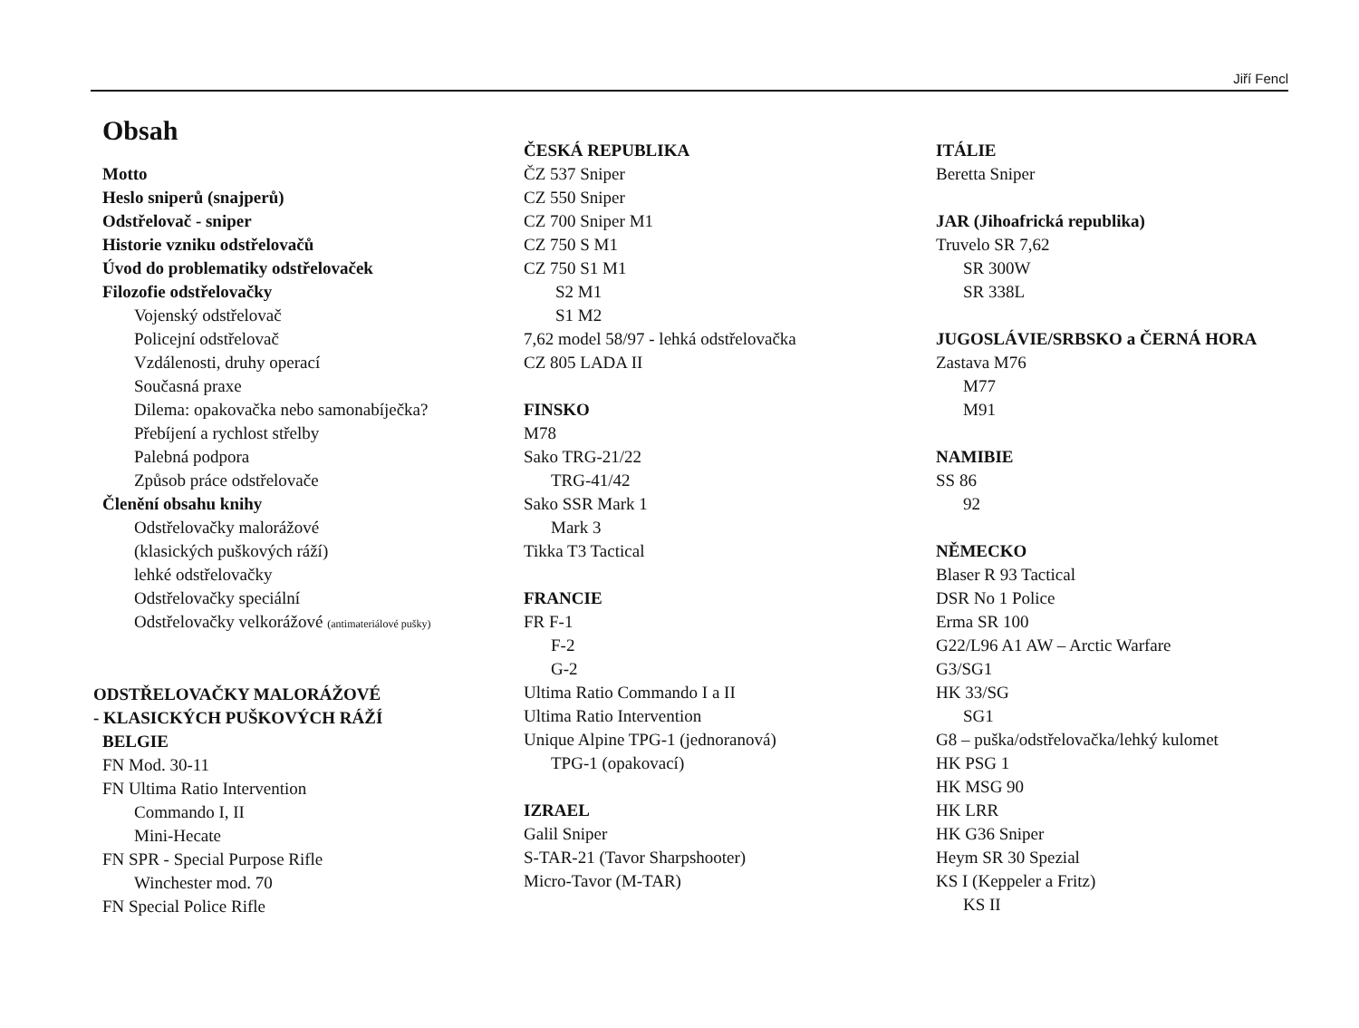Jiří Fencl
Obsah
Motto
Heslo sniperů (snajperů)
Odstřelovač - sniper
Historie vzniku odstřelovačů
Úvod do problematiky odstřelovaček
Filozofie odstřelovačky
Vojenský odstřelovač
Policejní odstřelovač
Vzdálenosti, druhy operací
Současná praxe
Dilema: opakovačka nebo samonabíječka?
Přebíjení a rychlost střelby
Palebná podpora
Způsob práce odstřelovače
Členění obsahu knihy
Odstřelovačky malorážové
(klasických puškových ráží)
lehké odstřelovačky
Odstřelovačky speciální
Odstřelovačky velkorážové (antimateriálové pušky)
ODSTŘELOVAČKY MALORÁŽOVÉ
- KLASICKÝCH PUŠKOVÝCH RÁŽÍ
BELGIE
FN Mod. 30-11
FN Ultima Ratio Intervention
Commando I, II
Mini-Hecate
FN SPR - Special Purpose Rifle
Winchester mod. 70
FN Special Police Rifle
ČESKÁ REPUBLIKA
ČZ 537 Sniper
CZ 550 Sniper
CZ 700 Sniper M1
CZ 750 S M1
CZ 750 S1 M1
S2 M1
S1 M2
7,62 model 58/97 - lehká odstřelovačka
CZ 805 LADA II
FINSKO
M78
Sako TRG-21/22
TRG-41/42
Sako SSR Mark 1
Mark 3
Tikka T3 Tactical
FRANCIE
FR F-1
F-2
G-2
Ultima Ratio Commando I a II
Ultima Ratio Intervention
Unique Alpine TPG-1 (jednoranová)
TPG-1 (opakovací)
IZRAEL
Galil Sniper
S-TAR-21 (Tavor Sharpshooter)
Micro-Tavor (M-TAR)
ITÁLIE
Beretta Sniper
JAR (Jihoafrická republika)
Truvelo SR 7,62
SR 300W
SR 338L
JUGOSLÁVIE/SRBSKO a ČERNÁ HORA
Zastava M76
M77
M91
NAMIBIE
SS 86
92
NĚMECKO
Blaser R 93 Tactical
DSR No 1 Police
Erma SR 100
G22/L96 A1 AW – Arctic Warfare
G3/SG1
HK 33/SG
SG1
G8 – puška/odstřelovačka/lehký kulomet
HK PSG 1
HK MSG 90
HK LRR
HK G36 Sniper
Heym SR 30 Spezial
KS I (Keppeler a Fritz)
KS II